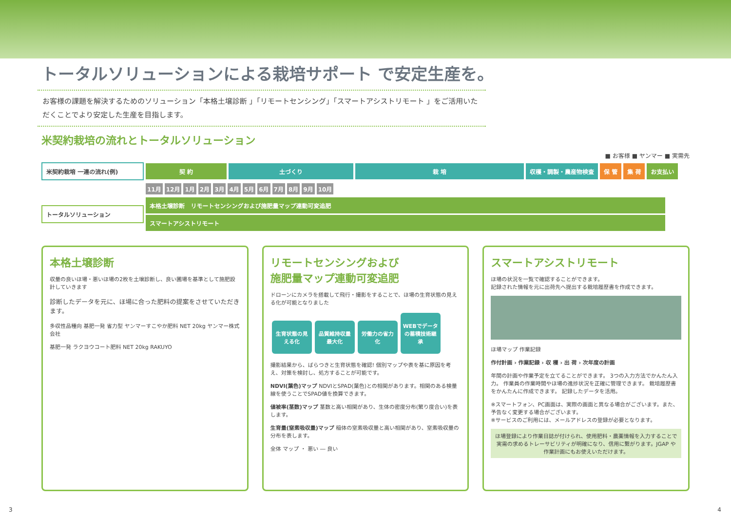トータルソリューションによる栽培サポート で安定生産を。
お客様の課題を解決するためのソリューション「本格土壌診断 」「リモートセンシング」「スマートアシストリモート 」をご活用いただくことでより安定した生産を目指します。
米契約栽培の流れとトータルソリューション
■ お客様 ■ ヤンマー ■ 実需先
米契約栽培 一連の流れ(例) 契 約 土づくり 栽 培 収穫・調製・農産物検査 保 管 集 荷 お支払い
11月 12月 1月 2月 3月 4月 5月 6月 7月 8月 9月 10月
トータルソリューション
本格土壌診断 リモートセンシングおよび施肥量マップ連動可変追肥
スマートアシストリモート
本格土壌診断
収量の良いほ場・悪いほ場の2枚を土壌診断し、良い圃場を基準として施肥設計していきます
診断したデータを元に、ほ場に合った肥料の提案をさせていただきます。
多収性品種向 基肥一発 省力型 ヤンマーすこやか肥料 NET 20kg ヤンマー株式会社
基肥一発 ラクヨウコート肥料 NET 20kg RAKUYO
リモートセンシングおよび
施肥量マップ連動可変追肥
ドローンにカメラを搭載して飛行・撮影をすることで、ほ場の生育状態の見える化が可能となりました
生育状態の見える化 品質維持収量最大化 労働力の省力化 WEBでデータの蓄積技術継承
撮影結果から、ばらつきと生育状態を確認! 個別マップや表を基に原因を考え、対策を検討し、処方することが可能です。
NDVI(葉色)マップ NDVIとSPAD(葉色)との相関があります。相関のある検量線を使うことでSPAD値を換算できます。
値被率(茎数)マップ 茎数と高い相関があり、生体の密度分布(繁り度合い)を表します。
生育量(窒素吸収量)マップ 稲体の窒素吸収量と高い相関があり、窒素吸収量の分布を表します。
全体 マップ ・ 悪い ― 良い
スマートアシストリモート
ほ場の状況を一覧で確認することができます。
記録された情報を元に出荷先へ提出する栽培履歴書を作成できます。
ほ場マップ 作業記録
作付計画 › 作業記録 › 収 穫 › 出 荷 › 次年度の計画
年間の計画や作業予定を立てることができます。 3つの入力方法でかんたん入力。 作業員の作業時間やほ場の進捗状況を正確に管理できます。 栽培履歴書をかんたんに作成できます。 記録したデータを活用。
※スマートフォン、PC画面は、実際の画面と異なる場合がございます。また、予告なく変更する場合がございます。
※サービスのご利用には、メールアドレスの登録が必要となります。
ほ場登録により作業日誌が付けられ、使用肥料・農薬情報を入力することで実需の求めるトレーサビリティが明確になり、信用に繋がります。JGAP や作業計画にもお使えいただけます。
3 4